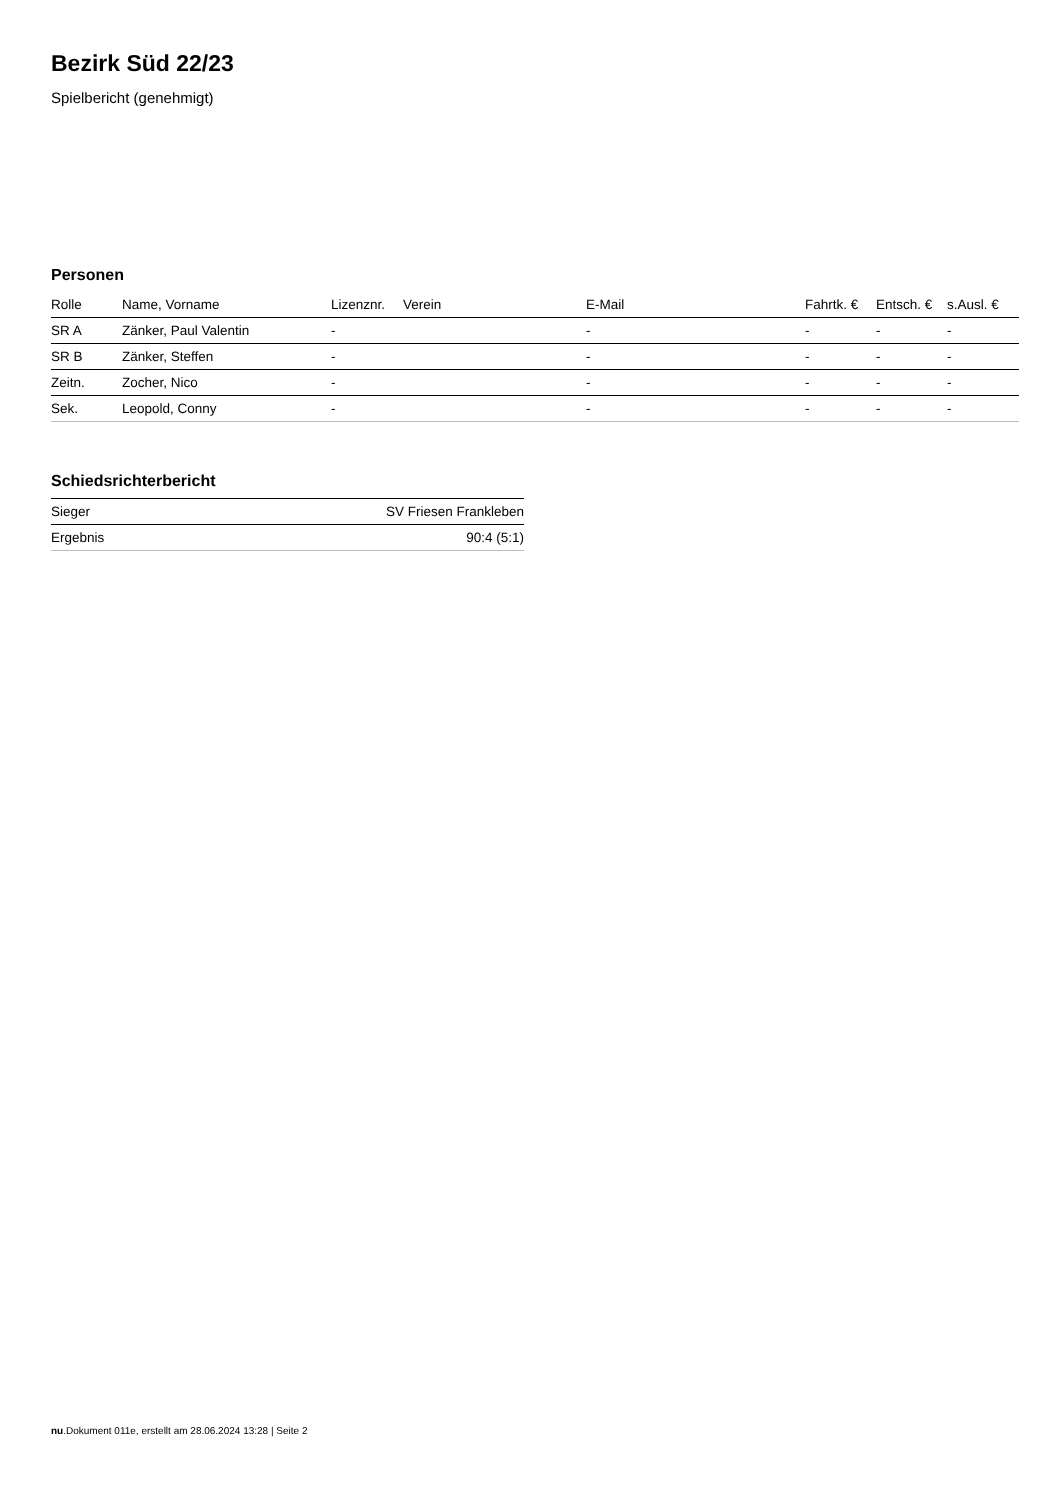Bezirk Süd 22/23
Spielbericht (genehmigt)
Personen
| Rolle | Name, Vorname | Lizenznr. | Verein | E-Mail | Fahrtk. € | Entsch. € | s.Ausl. € |
| --- | --- | --- | --- | --- | --- | --- | --- |
| SR A | Zänker, Paul Valentin | - | | - | - | - | - |
| SR B | Zänker, Steffen | - | | - | - | - | - |
| Zeitn. | Zocher, Nico | - | | - | - | - | - |
| Sek. | Leopold, Conny | - | | - | - | - | - |
Schiedsrichterbericht
| Sieger | SV Friesen Frankleben |
| Ergebnis | 90:4 (5:1) |
nu.Dokument 011e, erstellt am 28.06.2024 13:28 | Seite 2